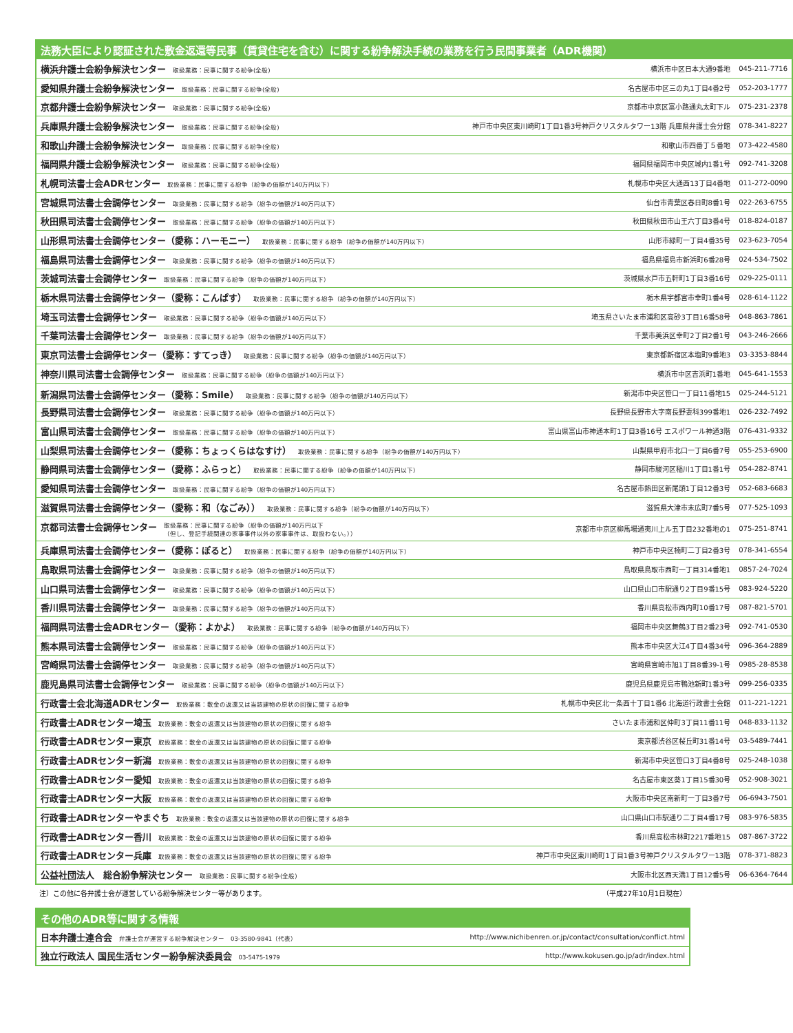| 法務大臣により認証された敷金返還等民事（賃貸住宅を含む）に関する紛争解決手続の業務を行う民間事業者（ADR機関） | | |
| --- | --- | --- |
| 横浜弁護士会紛争解決センター 取扱業務：民事に関する紛争(全般) | 横浜市中区日本大通9番地 | 045-211-7716 |
| 愛知県弁護士会紛争解決センター 取扱業務：民事に関する紛争(全般) | 名古屋市中区三の丸1丁目4番2号 | 052-203-1777 |
| 京都弁護士会紛争解決センター 取扱業務：民事に関する紛争(全般) | 京都市中京区富小路通丸太町下ル | 075-231-2378 |
| 兵庫県弁護士会紛争解決センター 取扱業務：民事に関する紛争(全般) | 神戸市中央区東川崎町1丁目1番3号神戸クリスタルタワー13階 兵庫県弁護士会分館 | 078-341-8227 |
| 和歌山弁護士会紛争解決センター 取扱業務：民事に関する紛争(全般) | 和歌山市四番丁５番地 | 073-422-4580 |
| 福岡県弁護士会紛争解決センター 取扱業務：民事に関する紛争(全般) | 福岡県福岡市中央区城内1番1号 | 092-741-3208 |
| 札幌司法書士会ADRセンター 取扱業務：民事に関する紛争（紛争の価額が140万円以下） | 札幌市中央区大通西13丁目4番地 | 011-272-0090 |
| 宮城県司法書士会調停センター 取扱業務：民事に関する紛争（紛争の価額が140万円以下） | 仙台市青葉区春日町8番1号 | 022-263-6755 |
| 秋田県司法書士会調停センター 取扱業務：民事に関する紛争（紛争の価額が140万円以下） | 秋田県秋田市山王六丁目3番4号 | 018-824-0187 |
| 山形県司法書士会調停センター（愛称：ハーモニー） 取扱業務：民事に関する紛争（紛争の価額が140万円以下） | 山形市緑町一丁目4番35号 | 023-623-7054 |
| 福島県司法書士会調停センター 取扱業務：民事に関する紛争（紛争の価額が140万円以下） | 福島県福島市新浜町6番28号 | 024-534-7502 |
| 茨城司法書士会調停センター 取扱業務：民事に関する紛争（紛争の価額が140万円以下） | 茨城県水戸市五軒町1丁目3番16号 | 029-225-0111 |
| 栃木県司法書士会調停センター（愛称：こんぱす） 取扱業務：民事に関する紛争（紛争の価額が140万円以下） | 栃木県宇都宮市幸町1番4号 | 028-614-1122 |
| 埼玉司法書士会調停センター 取扱業務：民事に関する紛争（紛争の価額が140万円以下） | 埼玉県さいたま市浦和区高砂3丁目16番58号 | 048-863-7861 |
| 千葉司法書士会調停センター 取扱業務：民事に関する紛争（紛争の価額が140万円以下） | 千葉市美浜区幸町2丁目2番1号 | 043-246-2666 |
| 東京司法書士会調停センター（愛称：すてっき） 取扱業務：民事に関する紛争（紛争の価額が140万円以下） | 東京都新宿区本塩町9番地3 | 03-3353-8844 |
| 神奈川県司法書士会調停センター 取扱業務：民事に関する紛争（紛争の価額が140万円以下） | 横浜市中区吉浜町1番地 | 045-641-1553 |
| 新潟県司法書士会調停センター（愛称：Smile） 取扱業務：民事に関する紛争（紛争の価額が140万円以下） | 新潟市中央区笹口一丁目11番地15 | 025-244-5121 |
| 長野県司法書士会調停センター 取扱業務：民事に関する紛争（紛争の価額が140万円以下） | 長野県長野市大字南長野妻科399番地1 | 026-232-7492 |
| 富山県司法書士会調停センター 取扱業務：民事に関する紛争（紛争の価額が140万円以下） | 富山県富山市神通本町1丁目3番16号 エスポワール神通3階 | 076-431-9332 |
| 山梨県司法書士会調停センター（愛称：ちょっくらはなすけ） 取扱業務：民事に関する紛争（紛争の価額が140万円以下） | 山梨県甲府市北口一丁目6番7号 | 055-253-6900 |
| 静岡県司法書士会調停センター（愛称：ふらっと） 取扱業務：民事に関する紛争（紛争の価額が140万円以下） | 静岡市駿河区稲川1丁目1番1号 | 054-282-8741 |
| 愛知県司法書士会調停センター 取扱業務：民事に関する紛争（紛争の価額が140万円以下） | 名古屋市熱田区新尾頭1丁目12番3号 | 052-683-6683 |
| 滋賀県司法書士会調停センター（愛称：和（なごみ）） 取扱業務：民事に関する紛争（紛争の価額が140万円以下） | 滋賀県大津市末広町7番5号 | 077-525-1093 |
| 京都司法書士会調停センター 取扱業務：民事に関する紛争（紛争の価額が140万円以下 （但し、登記手続関連の家事事件以外の家事事件は、取扱わない。）） | 京都市中京区柳馬場通夷川上ル五丁目232番地の1 | 075-251-8741 |
| 兵庫県司法書士会調停センター（愛称：ぽると） 取扱業務：民事に関する紛争（紛争の価額が140万円以下） | 神戸市中央区楠町二丁目2番3号 | 078-341-6554 |
| 鳥取県司法書士会調停センター 取扱業務：民事に関する紛争（紛争の価額が140万円以下） | 鳥取県鳥取市西町一丁目314番地1 | 0857-24-7024 |
| 山口県司法書士会調停センター 取扱業務：民事に関する紛争（紛争の価額が140万円以下） | 山口県山口市駅通り2丁目9番15号 | 083-924-5220 |
| 香川県司法書士会調停センター 取扱業務：民事に関する紛争（紛争の価額が140万円以下） | 香川県高松市西内町10番17号 | 087-821-5701 |
| 福岡県司法書士会ADRセンター（愛称：よかよ） 取扱業務：民事に関する紛争（紛争の価額が140万円以下） | 福岡市中央区舞鶴3丁目2番23号 | 092-741-0530 |
| 熊本県司法書士会調停センター 取扱業務：民事に関する紛争（紛争の価額が140万円以下） | 熊本市中央区大江4丁目4番34号 | 096-364-2889 |
| 宮崎県司法書士会調停センター 取扱業務：民事に関する紛争（紛争の価額が140万円以下） | 宮崎県宮崎市旭1丁目8番39-1号 | 0985-28-8538 |
| 鹿児島県司法書士会調停センター 取扱業務：民事に関する紛争（紛争の価額が140万円以下） | 鹿児島県鹿児島市鴨池新町1番3号 | 099-256-0335 |
| 行政書士会北海道ADRセンター 取扱業務：敷金の返還又は当該建物の原状の回復に関する紛争 | 札幌市中央区北一条西十丁目1番6 北海道行政書士会館 | 011-221-1221 |
| 行政書士ADRセンター埼玉 取扱業務：敷金の返還又は当該建物の原状の回復に関する紛争 | さいたま市浦和区仲町3丁目11番11号 | 048-833-1132 |
| 行政書士ADRセンター東京 取扱業務：敷金の返還又は当該建物の原状の回復に関する紛争 | 東京都渋谷区桜丘町31番14号 | 03-5489-7441 |
| 行政書士ADRセンター新潟 取扱業務：敷金の返還又は当該建物の原状の回復に関する紛争 | 新潟市中央区笹口3丁目4番8号 | 025-248-1038 |
| 行政書士ADRセンター愛知 取扱業務：敷金の返還又は当該建物の原状の回復に関する紛争 | 名古屋市東区葵1丁目15番30号 | 052-908-3021 |
| 行政書士ADRセンター大阪 取扱業務：敷金の返還又は当該建物の原状の回復に関する紛争 | 大阪市中央区南新町一丁目3番7号 | 06-6943-7501 |
| 行政書士ADRセンターやまぐち 取扱業務：敷金の返還又は当該建物の原状の回復に関する紛争 | 山口県山口市駅通り二丁目4番17号 | 083-976-5835 |
| 行政書士ADRセンター香川 取扱業務：敷金の返還又は当該建物の原状の回復に関する紛争 | 香川県高松市林町2217番地15 | 087-867-3722 |
| 行政書士ADRセンター兵庫 取扱業務：敷金の返還又は当該建物の原状の回復に関する紛争 | 神戸市中央区東川崎町1丁目1番3号神戸クリスタルタワー13階 | 078-371-8823 |
| 公益社団法人 総合紛争解決センター 取扱業務：民事に関する紛争(全般) | 大阪市北区西天満1丁目12番5号 | 06-6364-7644 |
注）この他に各弁護士会が運営している紛争解決センター等があります。 （平成27年10月1日現在）
| その他のADR等に関する情報 | |
| --- | --- |
| 日本弁護士連合会 弁護士会が運営する紛争解決センター 03-3580-9841（代表） | http://www.nichibenren.or.jp/contact/consultation/conflict.html |
| 独立行政法人 国民生活センター紛争解決委員会 03-5475-1979 | http://www.kokusen.go.jp/adr/index.html |